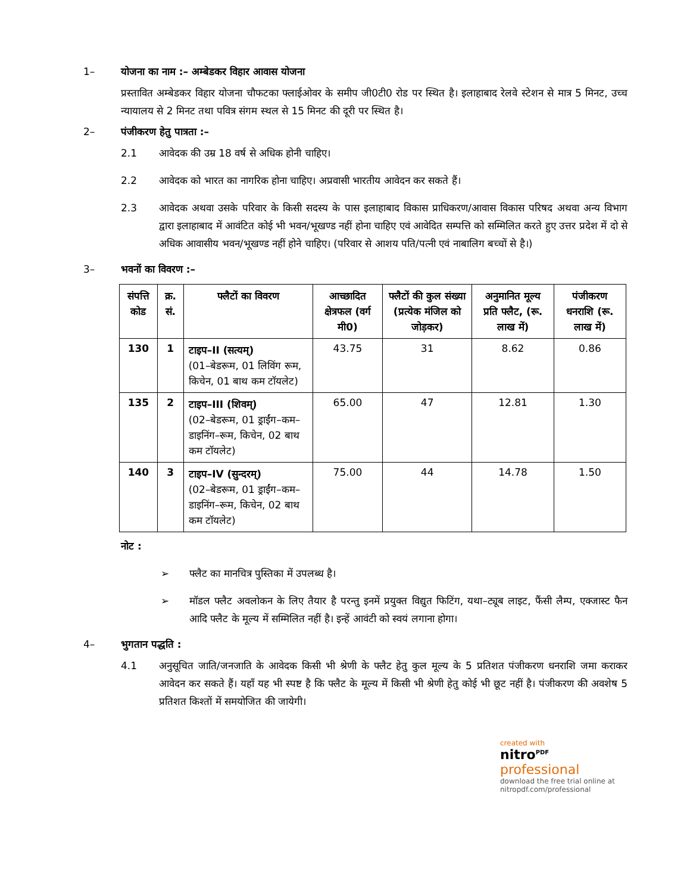1– योजना का नाम :– अम्बेडकर विहार आवास योजना
प्रस्तावित अम्बेडकर विहार योजना चौफटका फ्लाईओवर के समीप जी0टी0 रोड पर स्थित है। इलाहाबाद रेलवे स्टेशन से मात्र 5 मिनट, उच्च न्यायालय से 2 मिनट तथा पवित्र संगम स्थल से 15 मिनट की दूरी पर स्थित है।
2– पंजीकरण हेतु पात्रता :–
2.1 आवेदक की उम्र 18 वर्ष से अधिक होनी चाहिए।
2.2 आवेदक को भारत का नागरिक होना चाहिए। अप्रवासी भारतीय आवेदन कर सकते हैं।
2.3 आवेदक अथवा उसके परिवार के किसी सदस्य के पास इलाहाबाद विकास प्राधिकरण/आवास विकास परिषद अथवा अन्य विभाग द्वारा इलाहाबाद में आवंटित कोई भी भवन/भूखण्ड नहीं होना चाहिए एवं आवेदित सम्पत्ति को सम्मिलित करते हुए उत्तर प्रदेश में दो से अधिक आवासीय भवन/भूखण्ड नहीं होने चाहिए। (परिवार से आशय पति/पत्नी एवं नाबालिग बच्चों से है।)
3– भवनों का विवरण :–
| संपत्ति कोड | क्र. सं. | फ्लैटों का विवरण | आच्छादित क्षेत्रफल (वर्ग मी0) | फ्लैटों की कुल संख्या (प्रत्येक मंजिल को जोड़कर) | अनुमानित मूल्य प्रति फ्लैट, (रू. लाख में) | पंजीकरण धनराशि (रू. लाख में) |
| --- | --- | --- | --- | --- | --- | --- |
| 130 | 1 | टाइप–II (सत्यम्) (01–बेडरूम, 01 लिविंग रूम, किचेन, 01 बाथ कम टॉयलेट) | 43.75 | 31 | 8.62 | 0.86 |
| 135 | 2 | टाइप–III (शिवम्) (02–बेडरूम, 01 ड्राईंग–कम–डाइनिंग–रूम, किचेन, 02 बाथ कम टॉयलेट) | 65.00 | 47 | 12.81 | 1.30 |
| 140 | 3 | टाइप–IV (सुन्दरम्) (02–बेडरूम, 01 ड्राईंग–कम–डाइनिंग–रूम, किचेन, 02 बाथ कम टॉयलेट) | 75.00 | 44 | 14.78 | 1.50 |
नोट :
➢ फ्लैट का मानचित्र पुस्तिका में उपलब्ध है।
➢ मॉडल फ्लैट अवलोकन के लिए तैयार है परन्तु इनमें प्रयुक्त विद्युत फिटिंग, यथा–ट्यूब लाइट, फैंसी लैम्प, एक्जास्ट फैन आदि फ्लैट के मूल्य में सम्मिलित नहीं है। इन्हें आवंटी को स्वयं लगाना होगा।
4– भुगतान पद्धति :
4.1 अनुसूचित जाति/जनजाति के आवेदक किसी भी श्रेणी के फ्लैट हेतु कुल मूल्य के 5 प्रतिशत पंजीकरण धनराशि जमा कराकर आवेदन कर सकते हैं। यहाँ यह भी स्पष्ट है कि फ्लैट के मूल्य में किसी भी श्रेणी हेतु कोई भी छूट नहीं है। पंजीकरण की अवशेष 5 प्रतिशत किश्तों में समयोजित की जायेगी।
created with
nitro<sup>PDF</sup> professional
download the free trial online at nitropdf.com/professional